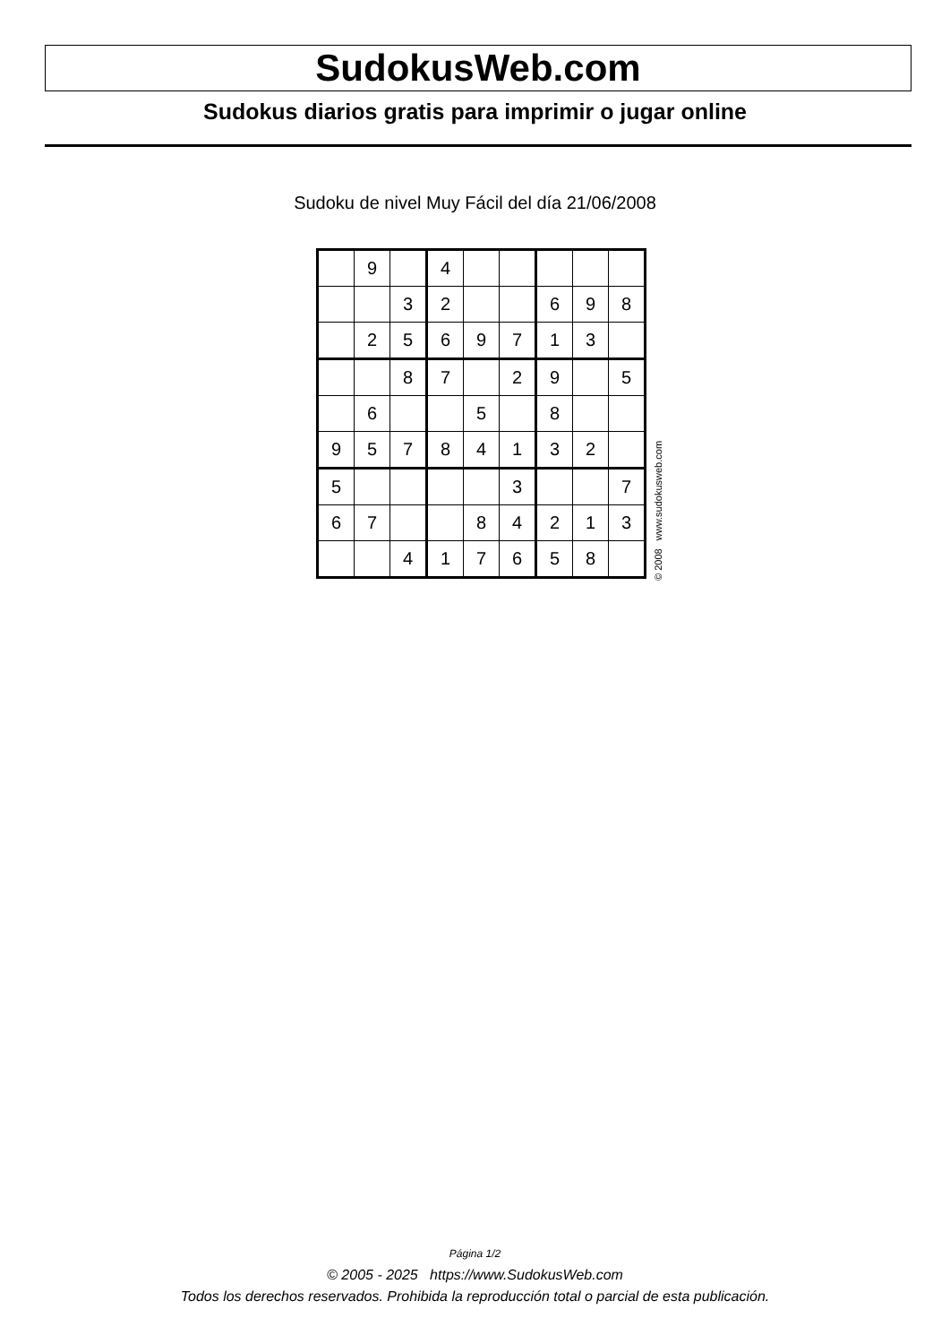SudokusWeb.com
Sudokus diarios gratis para imprimir o jugar online
Sudoku de nivel Muy Fácil del día 21/06/2008
| | 9 | | 4 | | | | | |
| | | 3 | 2 | | | 6 | 9 | 8 |
| | 2 | 5 | 6 | 9 | 7 | 1 | 3 | |
| | | 8 | 7 | | 2 | 9 | | 5 |
| | 6 | | | 5 | | 8 | | |
| 9 | 5 | 7 | 8 | 4 | 1 | 3 | 2 | |
| 5 | | | | | 3 | | | 7 |
| 6 | 7 | | | 8 | 4 | 2 | 1 | 3 |
| | | 4 | 1 | 7 | 6 | 5 | 8 | |
© 2008 www.sudokusweb.com
Página 1/2
© 2005 - 2025 https://www.SudokusWeb.com
Todos los derechos reservados. Prohibida la reproducción total o parcial de esta publicación.